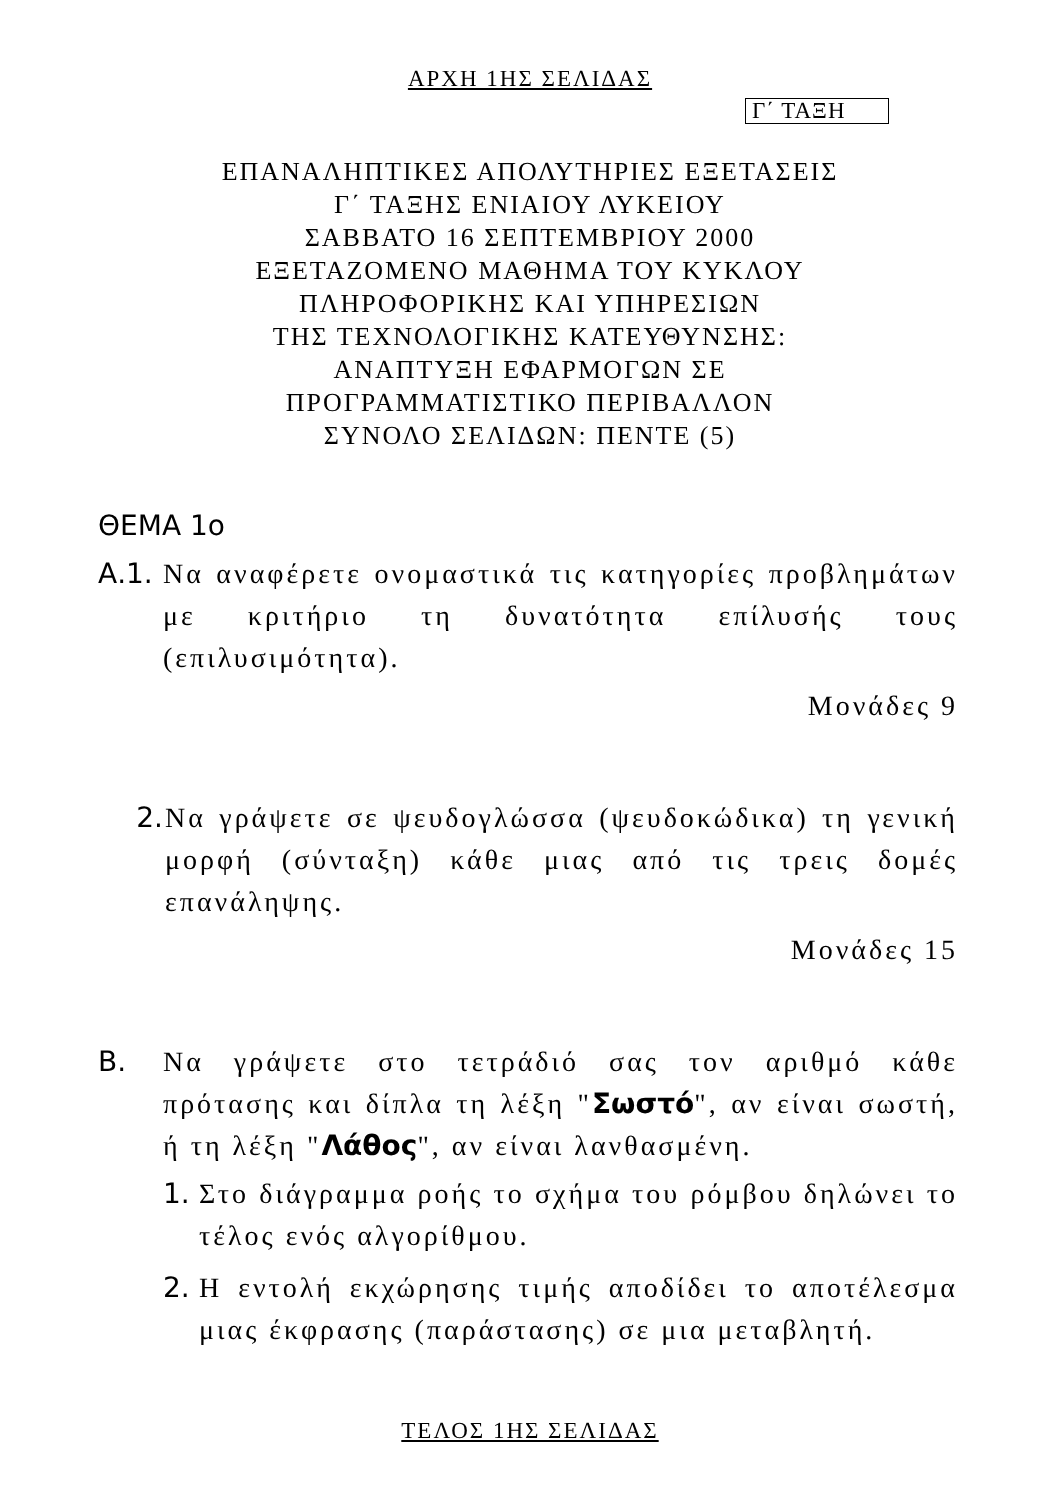ΑΡΧΗ 1ΗΣ ΣΕΛΙΔΑΣ
Γ΄ ΤΑΞΗ
ΕΠΑΝΑΛΗΠΤΙΚΕΣ ΑΠΟΛΥΤΗΡΙΕΣ ΕΞΕΤΑΣΕΙΣ
Γ΄ ΤΑΞΗΣ ΕΝΙΑΙΟΥ ΛΥΚΕΙΟΥ
ΣΑΒΒΑΤΟ 16 ΣΕΠΤΕΜΒΡΙΟΥ 2000
ΕΞΕΤΑΖΟΜΕΝΟ ΜΑΘΗΜΑ ΤΟΥ ΚΥΚΛΟΥ
ΠΛΗΡΟΦΟΡΙΚΗΣ ΚΑΙ ΥΠΗΡΕΣΙΩΝ
ΤΗΣ ΤΕΧΝΟΛΟΓΙΚΗΣ ΚΑΤΕΥΘΥΝΣΗΣ:
ΑΝΑΠΤΥΞΗ ΕΦΑΡΜΟΓΩΝ ΣΕ
ΠΡΟΓΡΑΜΜΑΤΙΣΤΙΚΟ ΠΕΡΙΒΑΛΛΟΝ
ΣΥΝΟΛΟ ΣΕΛΙΔΩΝ: ΠΕΝΤΕ (5)
ΘΕΜΑ 1ο
Α.1. Να αναφέρετε ονομαστικά τις κατηγορίες προβλημάτων με κριτήριο τη δυνατότητα επίλυσής τους (επιλυσιμότητα).
Μονάδες 9
2. Να γράψετε σε ψευδογλώσσα (ψευδοκώδικα) τη γενική μορφή (σύνταξη) κάθε μιας από τις τρεις δομές επανάληψης.
Μονάδες 15
Β. Να γράψετε στο τετράδιό σας τον αριθμό κάθε πρότασης και δίπλα τη λέξη "Σωστό", αν είναι σωστή, ή τη λέξη "Λάθος", αν είναι λανθασμένη.
1. Στο διάγραμμα ροής το σχήμα του ρόμβου δηλώνει το τέλος ενός αλγορίθμου.
2. Η εντολή εκχώρησης τιμής αποδίδει το αποτέλεσμα μιας έκφρασης (παράστασης) σε μια μεταβλητή.
ΤΕΛΟΣ 1ΗΣ ΣΕΛΙΔΑΣ